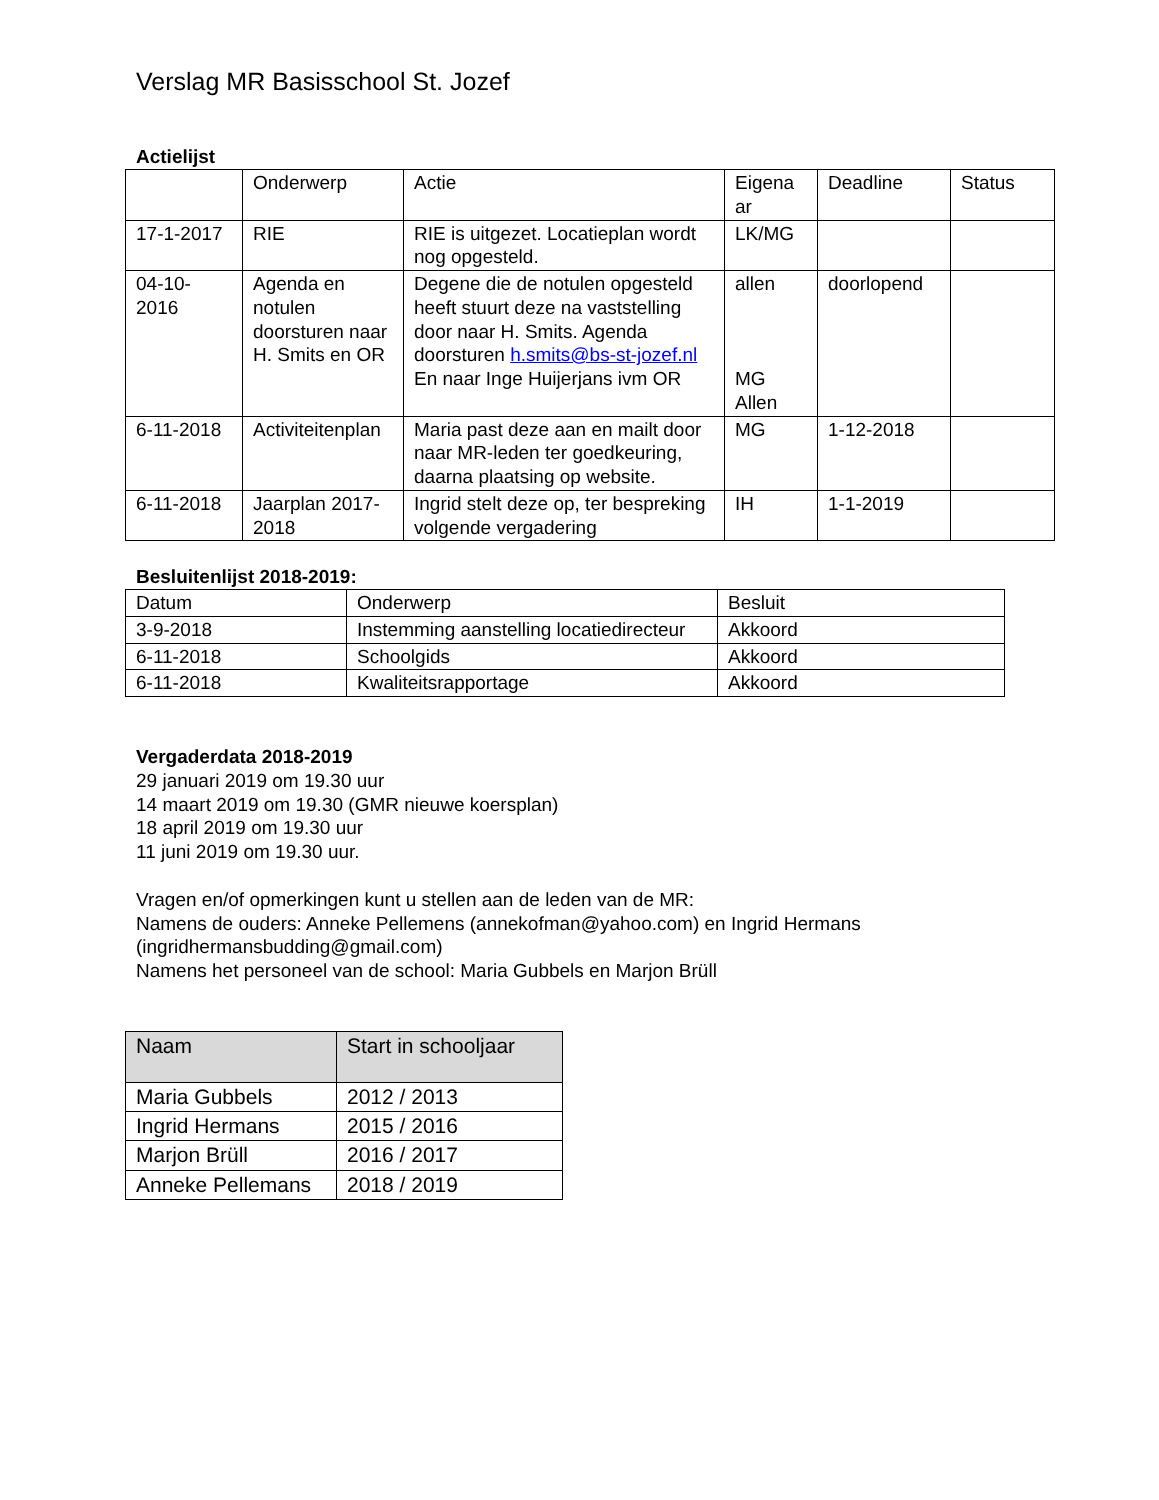Verslag MR Basisschool St. Jozef
Actielijst
| | Onderwerp | Actie | Eigena ar | Deadline | Status |
| --- | --- | --- | --- | --- | --- |
| 17-1-2017 | RIE | RIE is uitgezet. Locatieplan wordt nog opgesteld. | LK/MG | | |
| 04-10- 2016 | Agenda en notulen doorsturen naar H. Smits en OR | Degene die de notulen opgesteld heeft stuurt deze na vaststelling door naar H. Smits. Agenda doorsturen h.smits@bs-st-jozef.nl En naar Inge Huijerjans ivm OR | allen MG Allen | doorlopend | |
| 6-11-2018 | Activiteitenplan | Maria past deze aan en mailt door naar MR-leden ter goedkeuring, daarna plaatsing op website. | MG | 1-12-2018 | |
| 6-11-2018 | Jaarplan 2017-2018 | Ingrid stelt deze op, ter bespreking volgende vergadering | IH | 1-1-2019 | |
Besluitenlijst 2018-2019:
| Datum | Onderwerp | Besluit |
| --- | --- | --- |
| 3-9-2018 | Instemming aanstelling locatiedirecteur | Akkoord |
| 6-11-2018 | Schoolgids | Akkoord |
| 6-11-2018 | Kwaliteitsrapportage | Akkoord |
Vergaderdata 2018-2019
29 januari 2019 om 19.30 uur
14 maart 2019 om 19.30 (GMR nieuwe koersplan)
18 april 2019 om 19.30 uur
11 juni 2019 om 19.30 uur.
Vragen en/of opmerkingen kunt u stellen aan de leden van de MR:
Namens de ouders: Anneke Pellemens (annekofman@yahoo.com) en Ingrid Hermans (ingridhermansbudding@gmail.com)
Namens het personeel van de school: Maria Gubbels en Marjon Brüll
| Naam | Start in schooljaar |
| --- | --- |
| Maria Gubbels | 2012 / 2013 |
| Ingrid Hermans | 2015 / 2016 |
| Marjon Brüll | 2016 / 2017 |
| Anneke Pellemans | 2018 / 2019 |